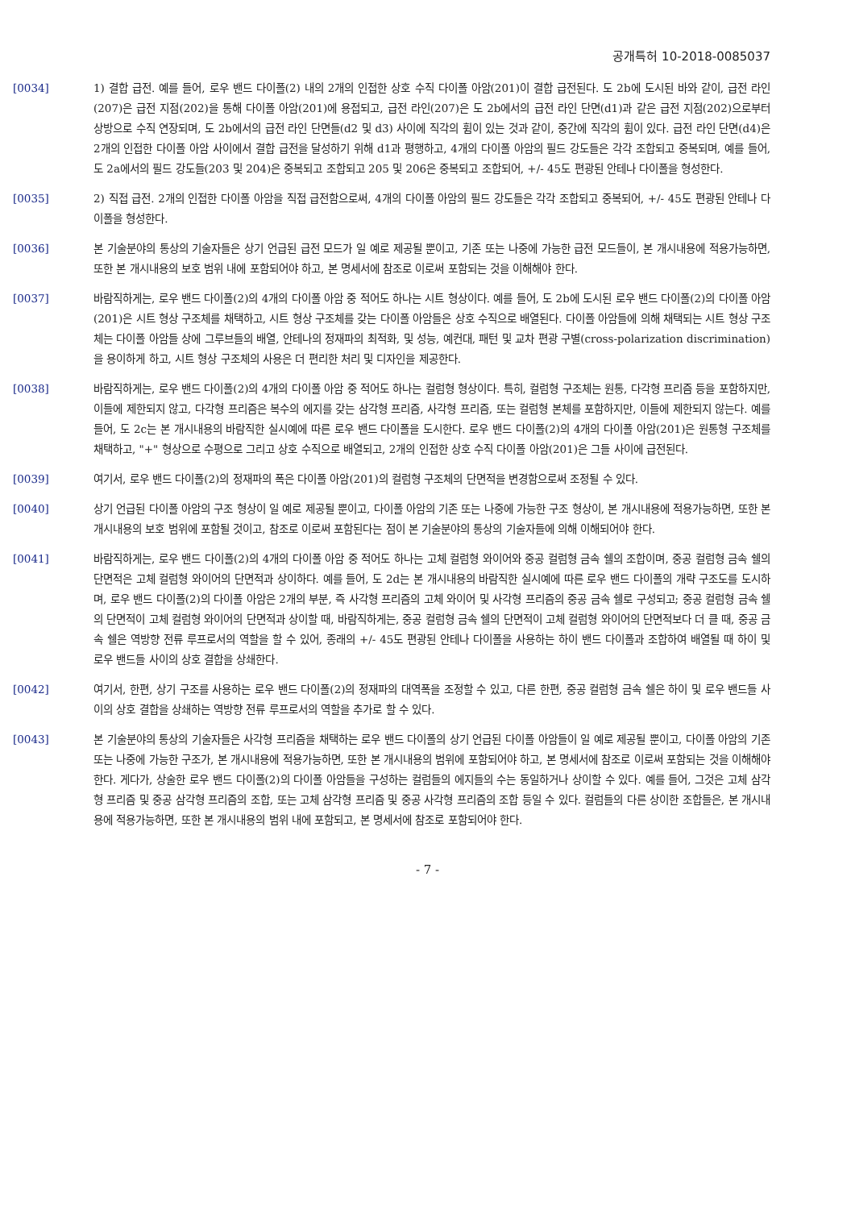공개특허 10-2018-0085037
[0034] 1) 결합 급전. 예를 들어, 로우 밴드 다이폴(2) 내의 2개의 인접한 상호 수직 다이폴 아암(201)이 결합 급전된다. 도 2b에 도시된 바와 같이, 급전 라인(207)은 급전 지점(202)을 통해 다이폴 아암(201)에 용접되고, 급전 라인(207)은 도 2b에서의 급전 라인 단면(d1)과 같은 급전 지점(202)으로부터 상방으로 수직 연장되며, 도 2b에서의 급전 라인 단면들(d2 및 d3) 사이에 직각의 휨이 있는 것과 같이, 중간에 직각의 휨이 있다. 급전 라인 단면(d4)은 2개의 인접한 다이폴 아암 사이에서 결합 급전을 달성하기 위해 d1과 평행하고, 4개의 다이폴 아암의 필드 강도들은 각각 조합되고 중복되며, 예를 들어, 도 2a에서의 필드 강도들(203 및 204)은 중복되고 조합되고 205 및 206은 중복되고 조합되어, +/- 45도 편광된 안테나 다이폴을 형성한다.
[0035] 2) 직접 급전. 2개의 인접한 다이폴 아암을 직접 급전함으로써, 4개의 다이폴 아암의 필드 강도들은 각각 조합되고 중복되어, +/- 45도 편광된 안테나 다이폴을 형성한다.
[0036] 본 기술분야의 통상의 기술자들은 상기 언급된 급전 모드가 일 예로 제공될 뿐이고, 기존 또는 나중에 가능한 급전 모드들이, 본 개시내용에 적용가능하면, 또한 본 개시내용의 보호 범위 내에 포함되어야 하고, 본 명세서에 참조로 이로써 포함되는 것을 이해해야 한다.
[0037] 바람직하게는, 로우 밴드 다이폴(2)의 4개의 다이폴 아암 중 적어도 하나는 시트 형상이다. 예를 들어, 도 2b에 도시된 로우 밴드 다이폴(2)의 다이폴 아암(201)은 시트 형상 구조체를 채택하고, 시트 형상 구조체를 갖는 다이폴 아암들은 상호 수직으로 배열된다. 다이폴 아암들에 의해 채택되는 시트 형상 구조체는 다이폴 아암들 상에 그루브들의 배열, 안테나의 정재파의 최적화, 및 성능, 예컨대, 패턴 및 교차 편광 구별(cross-polarization discrimination)을 용이하게 하고, 시트 형상 구조체의 사용은 더 편리한 처리 및 디자인을 제공한다.
[0038] 바람직하게는, 로우 밴드 다이폴(2)의 4개의 다이폴 아암 중 적어도 하나는 컬럼형 형상이다. 특히, 컬럼형 구조체는 원통, 다각형 프리즘 등을 포함하지만, 이들에 제한되지 않고, 다각형 프리즘은 복수의 에지를 갖는 삼각형 프리즘, 사각형 프리즘, 또는 컬럼형 본체를 포함하지만, 이들에 제한되지 않는다. 예를 들어, 도 2c는 본 개시내용의 바람직한 실시예에 따른 로우 밴드 다이폴을 도시한다. 로우 밴드 다이폴(2)의 4개의 다이폴 아암(201)은 원통형 구조체를 채택하고, "+" 형상으로 수평으로 그리고 상호 수직으로 배열되고, 2개의 인접한 상호 수직 다이폴 아암(201)은 그들 사이에 급전된다.
[0039] 여기서, 로우 밴드 다이폴(2)의 정재파의 폭은 다이폴 아암(201)의 컬럼형 구조체의 단면적을 변경함으로써 조정될 수 있다.
[0040] 상기 언급된 다이폴 아암의 구조 형상이 일 예로 제공될 뿐이고, 다이폴 아암의 기존 또는 나중에 가능한 구조 형상이, 본 개시내용에 적용가능하면, 또한 본 개시내용의 보호 범위에 포함될 것이고, 참조로 이로써 포함된다는 점이 본 기술분야의 통상의 기술자들에 의해 이해되어야 한다.
[0041] 바람직하게는, 로우 밴드 다이폴(2)의 4개의 다이폴 아암 중 적어도 하나는 고체 컬럼형 와이어와 중공 컬럼형 금속 쉘의 조합이며, 중공 컬럼형 금속 쉘의 단면적은 고체 컬럼형 와이어의 단면적과 상이하다. 예를 들어, 도 2d는 본 개시내용의 바람직한 실시예에 따른 로우 밴드 다이폴의 개략 구조도를 도시하며, 로우 밴드 다이폴(2)의 다이폴 아암은 2개의 부분, 즉 사각형 프리즘의 고체 와이어 및 사각형 프리즘의 중공 금속 쉘로 구성되고; 중공 컬럼형 금속 쉘의 단면적이 고체 컬럼형 와이어의 단면적과 상이할 때, 바람직하게는, 중공 컬럼형 금속 쉘의 단면적이 고체 컬럼형 와이어의 단면적보다 더 클 때, 중공 금속 쉘은 역방향 전류 루프로서의 역할을 할 수 있어, 종래의 +/- 45도 편광된 안테나 다이폴을 사용하는 하이 밴드 다이폴과 조합하여 배열될 때 하이 및 로우 밴드들 사이의 상호 결합을 상쇄한다.
[0042] 여기서, 한편, 상기 구조를 사용하는 로우 밴드 다이폴(2)의 정재파의 대역폭을 조정할 수 있고, 다른 한편, 중공 컬럼형 금속 쉘은 하이 및 로우 밴드들 사이의 상호 결합을 상쇄하는 역방향 전류 루프로서의 역할을 추가로 할 수 있다.
[0043] 본 기술분야의 통상의 기술자들은 사각형 프리즘을 채택하는 로우 밴드 다이폴의 상기 언급된 다이폴 아암들이 일 예로 제공될 뿐이고, 다이폴 아암의 기존 또는 나중에 가능한 구조가, 본 개시내용에 적용가능하면, 또한 본 개시내용의 범위에 포함되어야 하고, 본 명세서에 참조로 이로써 포함되는 것을 이해해야 한다. 게다가, 상술한 로우 밴드 다이폴(2)의 다이폴 아암들을 구성하는 컬럼들의 에지들의 수는 동일하거나 상이할 수 있다. 예를 들어, 그것은 고체 삼각형 프리즘 및 중공 삼각형 프리즘의 조합, 또는 고체 삼각형 프리즘 및 중공 사각형 프리즘의 조합 등일 수 있다. 컬럼들의 다른 상이한 조합들은, 본 개시내용에 적용가능하면, 또한 본 개시내용의 범위 내에 포함되고, 본 명세서에 참조로 포함되어야 한다.
- 7 -